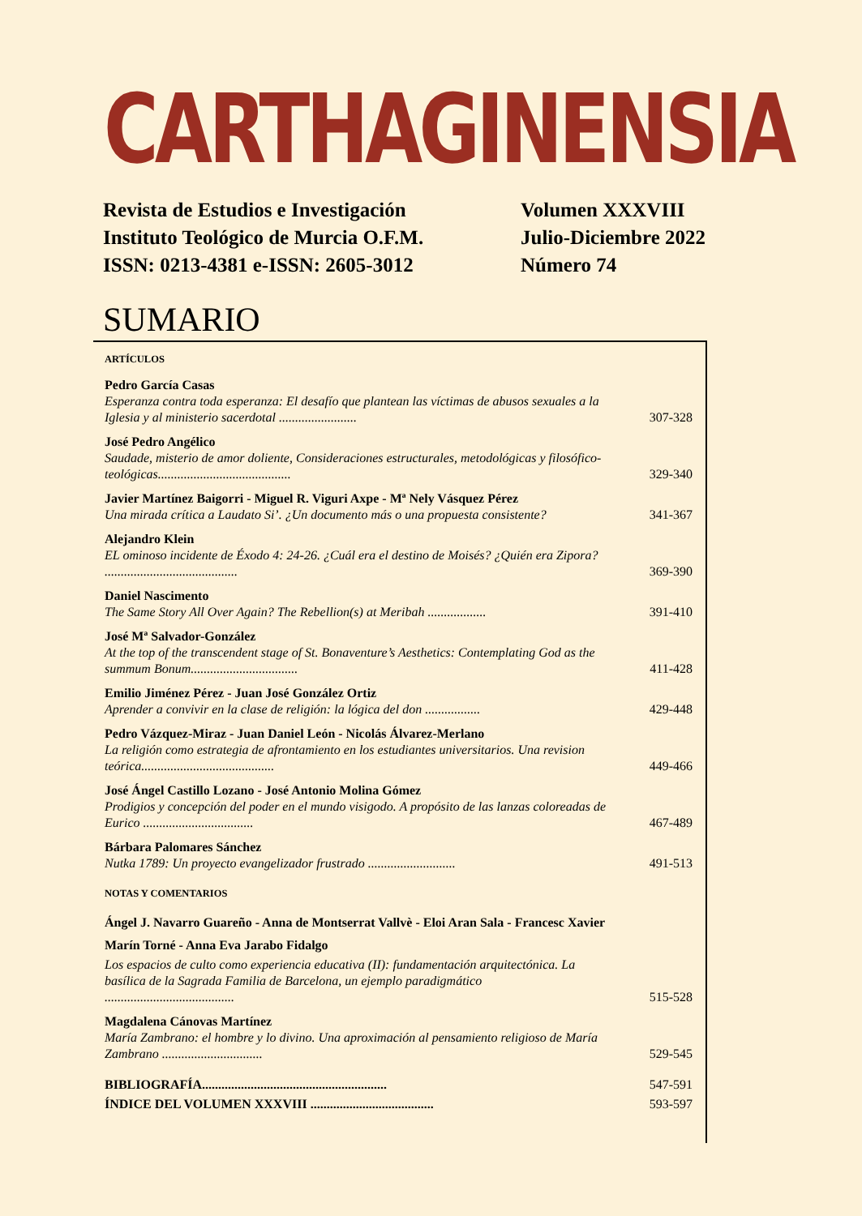CARTHAGINENSIA
Revista de Estudios e Investigación
Instituto Teológico de Murcia O.F.M.
ISSN: 0213-4381 e-ISSN: 2605-3012
Volumen XXXVIII
Julio-Diciembre 2022
Número 74
SUMARIO
ARTÍCULOS
Pedro García Casas
Esperanza contra toda esperanza: El desafío que plantean las víctimas de abusos sexuales a la Iglesia y al ministerio sacerdotal ........................
307-328
José Pedro Angélico
Saudade, misterio de amor doliente, Consideraciones estructurales, metodológicas y filosófico-teológicas.........................................
329-340
Javier Martínez Baigorri - Miguel R. Viguri Axpe - Mª Nely Vásquez Pérez
Una mirada crítica a Laudato Si’. ¿Un documento más o una propuesta consistente?
341-367
Alejandro Klein
EL ominoso incidente de Éxodo 4: 24-26. ¿Cuál era el destino de Moisés? ¿Quién era Zipora? .........................................
369-390
Daniel Nascimento
The Same Story All Over Again? The Rebellion(s) at Meribah ..................
391-410
José Mª Salvador-González
At the top of the transcendent stage of St. Bonaventure’s Aesthetics: Contemplating God as the summum Bonum.................................
411-428
Emilio Jiménez Pérez - Juan José González Ortiz
Aprender a convivir en la clase de religión: la lógica del don .................
429-448
Pedro Vázquez-Miraz - Juan Daniel León - Nicolás Álvarez-Merlano
La religión como estrategia de afrontamiento en los estudiantes universitarios. Una revision teórica.........................................
449-466
José Ángel Castillo Lozano - José Antonio Molina Gómez
Prodigios y concepción del poder en el mundo visigodo. A propósito de las lanzas coloreadas de Eurico ..................................
467-489
Bárbara Palomares Sánchez
Nutka 1789: Un proyecto evangelizador frustrado ...........................
491-513
NOTAS Y COMENTARIOS
Ángel J. Navarro Guareño - Anna de Montserrat Vallvè - Eloi Aran Sala - Francesc Xavier Marín Torné - Anna Eva Jarabo Fidalgo
Los espacios de culto como experiencia educativa (II): fundamentación arquitectónica. La basílica de la Sagrada Familia de Barcelona, un ejemplo paradigmático ........................................
515-528
Magdalena Cánovas Martínez
María Zambrano: el hombre y lo divino. Una aproximación al pensamiento religioso de María Zambrano ...............................
529-545
BIBLIOGRAFÍA.........................................................
547-591
ÍNDICE DEL VOLUMEN XXXVIII ...................................... 593-597